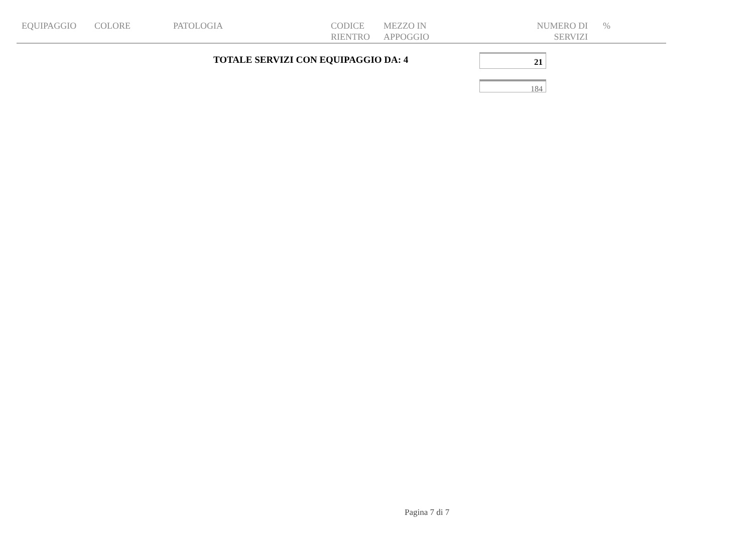| EQUIPAGGIO | COLORE | PATOLOGIA | CODICE RIENTRO | MEZZO IN APPOGGIO | NUMERO DI SERVIZI | % |
| --- | --- | --- | --- | --- | --- | --- |
TOTALE SERVIZI CON EQUIPAGGIO DA: 4
21
184
Pagina 7 di 7